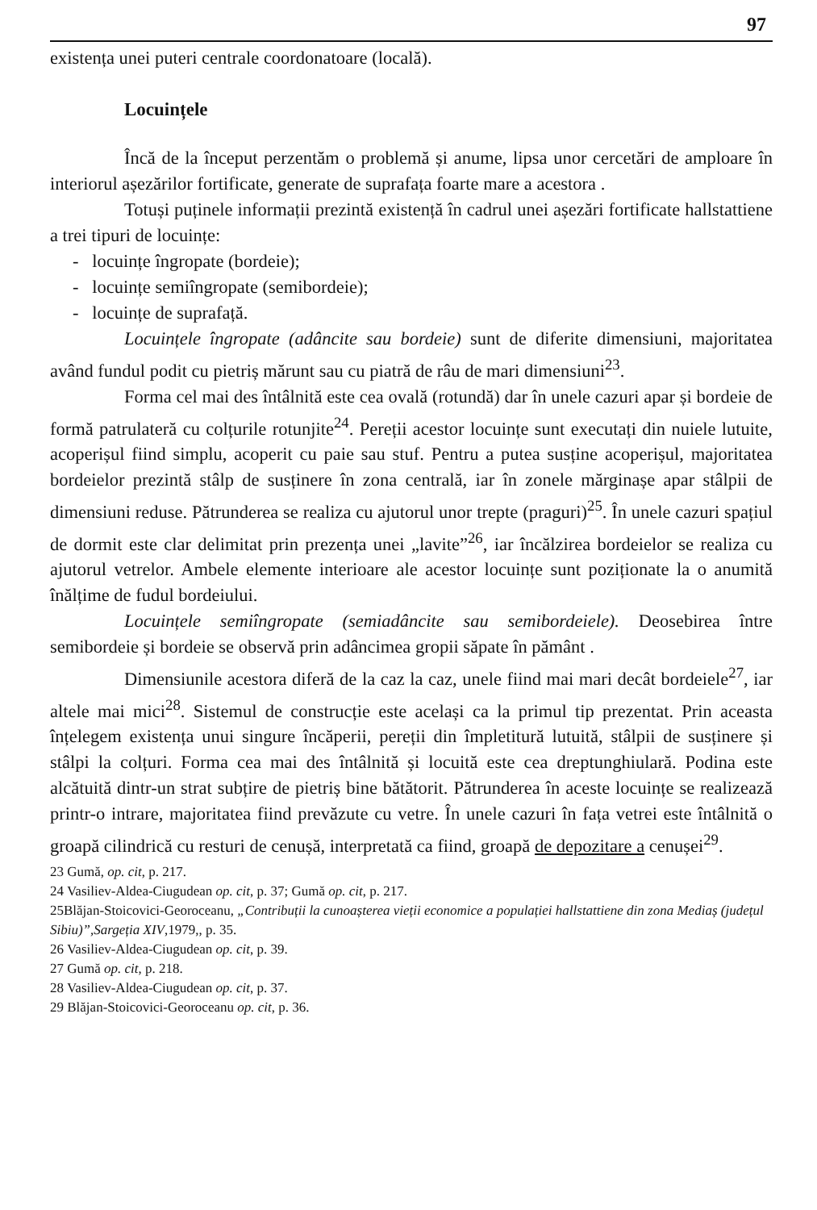97
existența unei puteri centrale coordonatoare (locală).
Locuințele
Încă de la început perzentăm o problemă și anume, lipsa unor cercetări de amploare în interiorul așezărilor fortificate, generate de suprafața foarte mare a acestora .
Totuși puținele informații prezintă existență în cadrul unei așezări fortificate hallstattiene a trei tipuri de locuințe:
- locuințe îngropate (bordeie);
- locuințe semiîngropate (semibordeie);
- locuințe de suprafață.
Locuințele îngropate (adâncite sau bordeie) sunt de diferite dimensiuni, majoritatea având fundul podit cu pietriș mărunt sau cu piatră de râu de mari dimensiuni<sup>23</sup>.
Forma cel mai des întâlnită este cea ovală (rotundă) dar în unele cazuri apar și bordeie de formă patrulateră cu colțurile rotunjite<sup>24</sup>. Pereții acestor locuințe sunt executați din nuiele lutuite, acoperișul fiind simplu, acoperit cu paie sau stuf. Pentru a putea susține acoperișul, majoritatea bordeielor prezintă stâlp de susținere în zona centrală, iar în zonele mărginașe apar stâlpii de dimensiuni reduse. Pătrunderea se realiza cu ajutorul unor trepte (praguri)<sup>25</sup>. În unele cazuri spațiul de dormit este clar delimitat prin prezența unei „lavite”<sup>26</sup>, iar încălzirea bordeielor se realiza cu ajutorul vetrelor. Ambele elemente interioare ale acestor locuințe sunt poziționate la o anumită înălțime de fudul bordeiului.
Locuințele semiîngropate (semiadâncite sau semibordeiele). Deosebirea între semibordeie și bordeie se observă prin adâncimea gropii săpate în pământ .
Dimensiunile acestora diferă de la caz la caz, unele fiind mai mari decât bordeiele<sup>27</sup>, iar altele mai mici<sup>28</sup>. Sistemul de construcție este același ca la primul tip prezentat. Prin aceasta înțelegem existența unui singure încăperii, pereții din împletitură lutuită, stâlpii de susținere și stâlpi la colțuri. Forma cea mai des întâlnită și locuită este cea dreptunghiulară. Podina este alcătuită dintr-un strat subțire de pietriș bine bătătorit. Pătrunderea în aceste locuințe se realizează printr-o intrare, majoritatea fiind prevăzute cu vetre. În unele cazuri în fața vetrei este întâlnită o groapă cilindrică cu resturi de cenușă, interpretată ca fiind, groapă de depozitare a cenușei<sup>29</sup>.
23 Gumă, op. cit, p. 217.
24 Vasiliev-Aldea-Ciugudean op. cit, p. 37; Gumă op. cit, p. 217.
25Blăjan-Stoicovici-Georoceanu, „Contribuții la cunoașterea vieții economice a populației hallstattiene din zona Mediaș (județul Sibiu)”,Sargeția XIV,1979,, p. 35.
26 Vasiliev-Aldea-Ciugudean op. cit, p. 39.
27 Gumă op. cit, p. 218.
28 Vasiliev-Aldea-Ciugudean op. cit, p. 37.
29 Blăjan-Stoicovici-Georoceanu op. cit, p. 36.